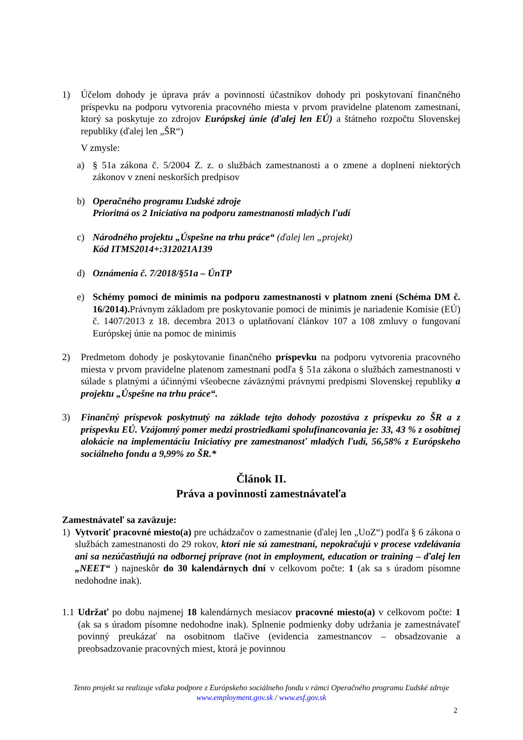1) Účelom dohody je úprava práv a povinností účastníkov dohody pri poskytovaní finančného príspevku na podporu vytvorenia pracovného miesta v prvom pravidelne platenom zamestnaní, ktorý sa poskytuje zo zdrojov Európskej únie (ďalej len EÚ) a štátneho rozpočtu Slovenskej republiky (ďalej len „ŠR“)
V zmysle:
a) § 51a zákona č. 5/2004 Z. z. o službách zamestnanosti a o zmene a doplnení niektorých zákonov v znení neskorších predpisov
b) Operačného programu Ľudské zdroje
Prioritná os 2 Iniciatíva na podporu zamestnanosti mladých ľudí
c) Národného projektu „Úspešne na trhu práce“ (ďalej len „projekt)
Kód ITMS2014+:312021A139
d) Oznámenia č. 7/2018/§51a – ÚnTP
e) Schémy pomoci de minimis na podporu zamestnanosti v platnom znení (Schéma DM č. 16/2014). Právnym základom pre poskytovanie pomoci de minimis je nariadenie Komisie (EÚ) č. 1407/2013 z 18. decembra 2013 o uplatňovaní článkov 107 a 108 zmluvy o fungovaní Európskej únie na pomoc de minimis
2) Predmetom dohody je poskytovanie finančného príspevku na podporu vytvorenia pracovného miesta v prvom pravidelne platenom zamestnaní podľa § 51a zákona o službách zamestnanosti v súlade s platnými a účinnými všeobecne záväznými právnymi predpismi Slovenskej republiky a projektu „Úspešne na trhu práce“.
3) Finančný príspevok poskytnutý na základe tejto dohody pozostáva z príspevku zo ŠR a z príspevku EÚ. Vzájomný pomer medzi prostriedkami spolufinancovania je: 33, 43 % z osobitnej alokácie na implementáciu Iniciatívy pre zamestnanosť mladých ľudí, 56,58% z Európskeho sociálneho fondu a 9,99% zo ŠR.*
Článok II.
Práva a povinnosti zamestnávateľa
Zamestnávateľ sa zaväzuje:
1) Vytvoriť pracovné miesto(a) pre uchádzačov o zamestnanie (ďalej len „UoZ“) podľa § 6 zákona o službách zamestnanosti do 29 rokov, ktorí nie sú zamestnaní, nepokračujú v procese vzdelávania ani sa nezúčastňujú na odbornej príprave (not in employment, education or training – ďalej len „NEET“ ) najneskôr do 30 kalendárnych dní v celkovom počte: 1 (ak sa s úradom písomne nedohodne inak).
1.1 Udržať po dobu najmenej 18 kalendárnych mesiacov pracovné miesto(a) v celkovom počte: 1 (ak sa s úradom písomne nedohodne inak). Splnenie podmienky doby udržania je zamestnávateľ povinný preukázať na osobitnom tlačive (evidencia zamestnancov – obsadzovanie a preobsadzovanie pracovných miest, ktorá je povinnou
Tento projekt sa realizuje vďaka podpore z Európskeho sociálneho fondu v rámci Operačného programu Ľudské zdroje
www.employment.gov.sk / www.esf.gov.sk
2